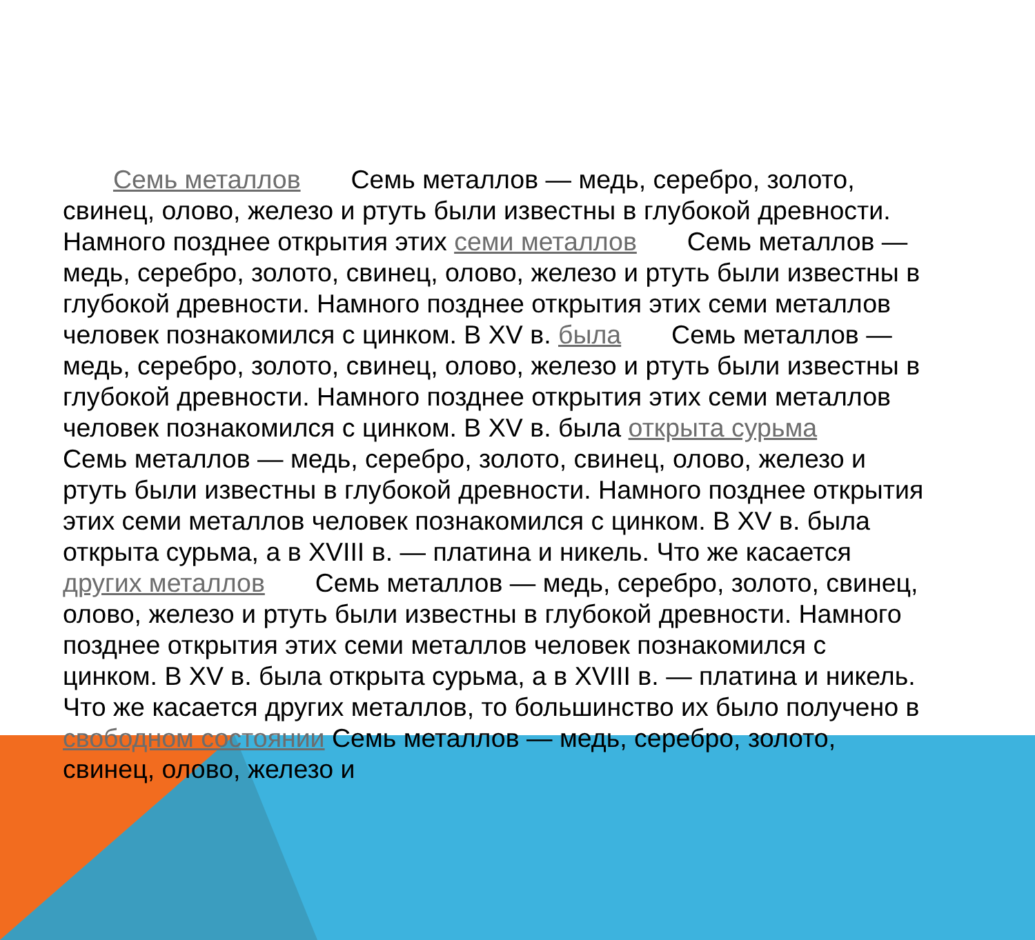Семь металлов Семь металлов — медь, серебро, золото, свинец, олово, железо и ртуть были известны в глубокой древности. Намного позднее открытия этих семи металлов Семь металлов — медь, серебро, золото, свинец, олово, железо и ртуть были известны в глубокой древности. Намного позднее открытия этих семи металлов человек познакомился с цинком. В XV в. была Семь металлов — медь, серебро, золото, свинец, олово, железо и ртуть были известны в глубокой древности. Намного позднее открытия этих семи металлов человек познакомился с цинком. В XV в. была открыта сурьма Семь металлов — медь, серебро, золото, свинец, олово, железо и ртуть были известны в глубокой древности. Намного позднее открытия этих семи металлов человек познакомился с цинком. В XV в. была открыта сурьма, а в XVIII в. — платина и никель. Что же касается других металлов Семь металлов — медь, серебро, золото, свинец, олово, железо и ртуть были известны в глубокой древности. Намного позднее открытия этих семи металлов человек познакомился с цинком. В XV в. была открыта сурьма, а в XVIII в. — платина и никель. Что же касается других металлов, то большинство их было получено в свободном состоянии Семь металлов — медь, серебро, золото, свинец, олово, железо и